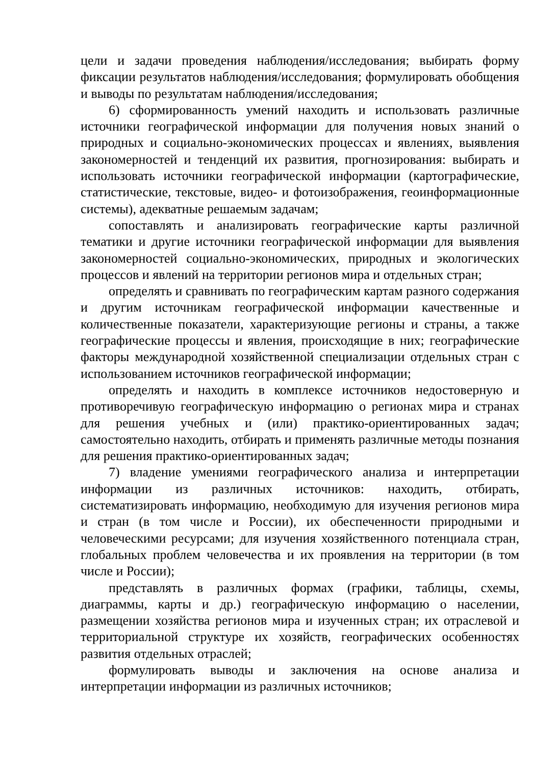цели и задачи проведения наблюдения/исследования; выбирать форму фиксации результатов наблюдения/исследования; формулировать обобщения и выводы по результатам наблюдения/исследования;
6) сформированность умений находить и использовать различные источники географической информации для получения новых знаний о природных и социально-экономических процессах и явлениях, выявления закономерностей и тенденций их развития, прогнозирования: выбирать и использовать источники географической информации (картографические, статистические, текстовые, видео- и фотоизображения, геоинформационные системы), адекватные решаемым задачам;
сопоставлять и анализировать географические карты различной тематики и другие источники географической информации для выявления закономерностей социально-экономических, природных и экологических процессов и явлений на территории регионов мира и отдельных стран;
определять и сравнивать по географическим картам разного содержания и другим источникам географической информации качественные и количественные показатели, характеризующие регионы и страны, а также географические процессы и явления, происходящие в них; географические факторы международной хозяйственной специализации отдельных стран с использованием источников географической информации;
определять и находить в комплексе источников недостоверную и противоречивую географическую информацию о регионах мира и странах для решения учебных и (или) практико-ориентированных задач; самостоятельно находить, отбирать и применять различные методы познания для решения практико-ориентированных задач;
7) владение умениями географического анализа и интерпретации информации из различных источников: находить, отбирать, систематизировать информацию, необходимую для изучения регионов мира и стран (в том числе и России), их обеспеченности природными и человеческими ресурсами; для изучения хозяйственного потенциала стран, глобальных проблем человечества и их проявления на территории (в том числе и России);
представлять в различных формах (графики, таблицы, схемы, диаграммы, карты и др.) географическую информацию о населении, размещении хозяйства регионов мира и изученных стран; их отраслевой и территориальной структуре их хозяйств, географических особенностях развития отдельных отраслей;
формулировать выводы и заключения на основе анализа и интерпретации информации из различных источников;